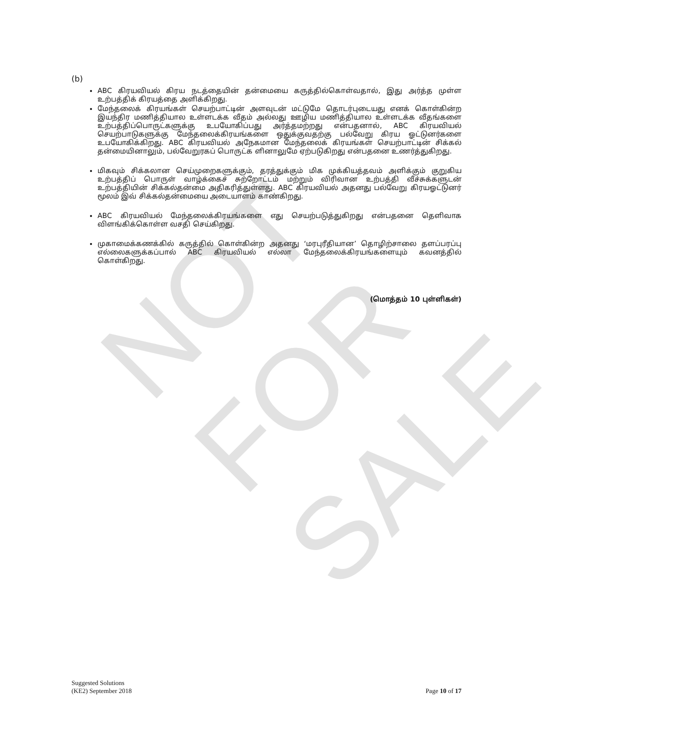NOT FOR SALE
(b)
ABC கிரயவியல் கிரய நடத்தையின் தன்மையை கருத்தில்கொள்வதால், இது அர்த்த முள்ள உற்பத்திக் கிரயத்தை அளிக்கிறது.
மேந்தலைக் கிரயங்கள் செயற்பாட்டின் அளவுடன் மட்டுமே தொடர்புடையது எனக் கொள்கின்ற இயந்திர மணித்தியால உள்ளடக்க வீதம் அல்லது ஊழிய மணித்தியால உள்ளடக்க வீதங்களை உற்பத்திப்பொருட்களுக்கு உபயோகிப்பது அர்த்தமற்றது என்பதனால், ABC கிரயவியல் செயற்பாடுகளுக்கு மேந்தலைக்கிரயங்களை ஒதுக்குவதற்கு பல்வேறு கிரய ஓட்டுனர்களை உபயோகிக்கிறது. ABC கிரயவியல் அநேகமான மேந்தலைக் கிரயங்கள் செயற்பாட்டின் சிக்கல் தன்மையினாலும், பல்வேறுரகப் பொருட்க ளினாலுமே ஏற்படுகிறது என்பதனை உணர்த்துகிறது.
மிகவும் சிக்கலான செய்முறைகளுக்கும், தரத்துக்கும் மிக முக்கியத்தவம் அளிக்கும் குறுகிய உற்பத்திப் பொருள் வாழ்க்கைச் சுற்றோட்டம் மற்றும் விரிவான உற்பத்தி வீச்சுக்களுடன் உற்பத்தியின் சிக்கல்தன்மை அதிகரித்துள்ளது. ABC கிரயவியல் அதனது பல்வேறு கிரயஓட்டுனர் மூலம் இவ் சிக்கல்தன்மையை அடையாளம் காண்கிறது.
ABC கிரயவியல் மேந்தலைக்கிரயங்களை எது செயற்படுத்துகிறது என்பதனை தெளிவாக விளங்கிக்கொள்ள வசதி செய்கிறது.
முகாமைக்கணக்கில் கருத்தில் கொள்கின்ற அதனது ‘மரபுரீதியான’ தொழிற்சாலை தளப்பரப்பு எல்லைகளுக்கப்பால் ABC கிரயவியல் எல்லா மேந்தலைக்கிரயங்களையும் கவனத்தில் கொள்கிறது.
(மொத்தம் 10 புள்ளிகள்)
Suggested Solutions
(KE2) September 2018
Page 10 of 17